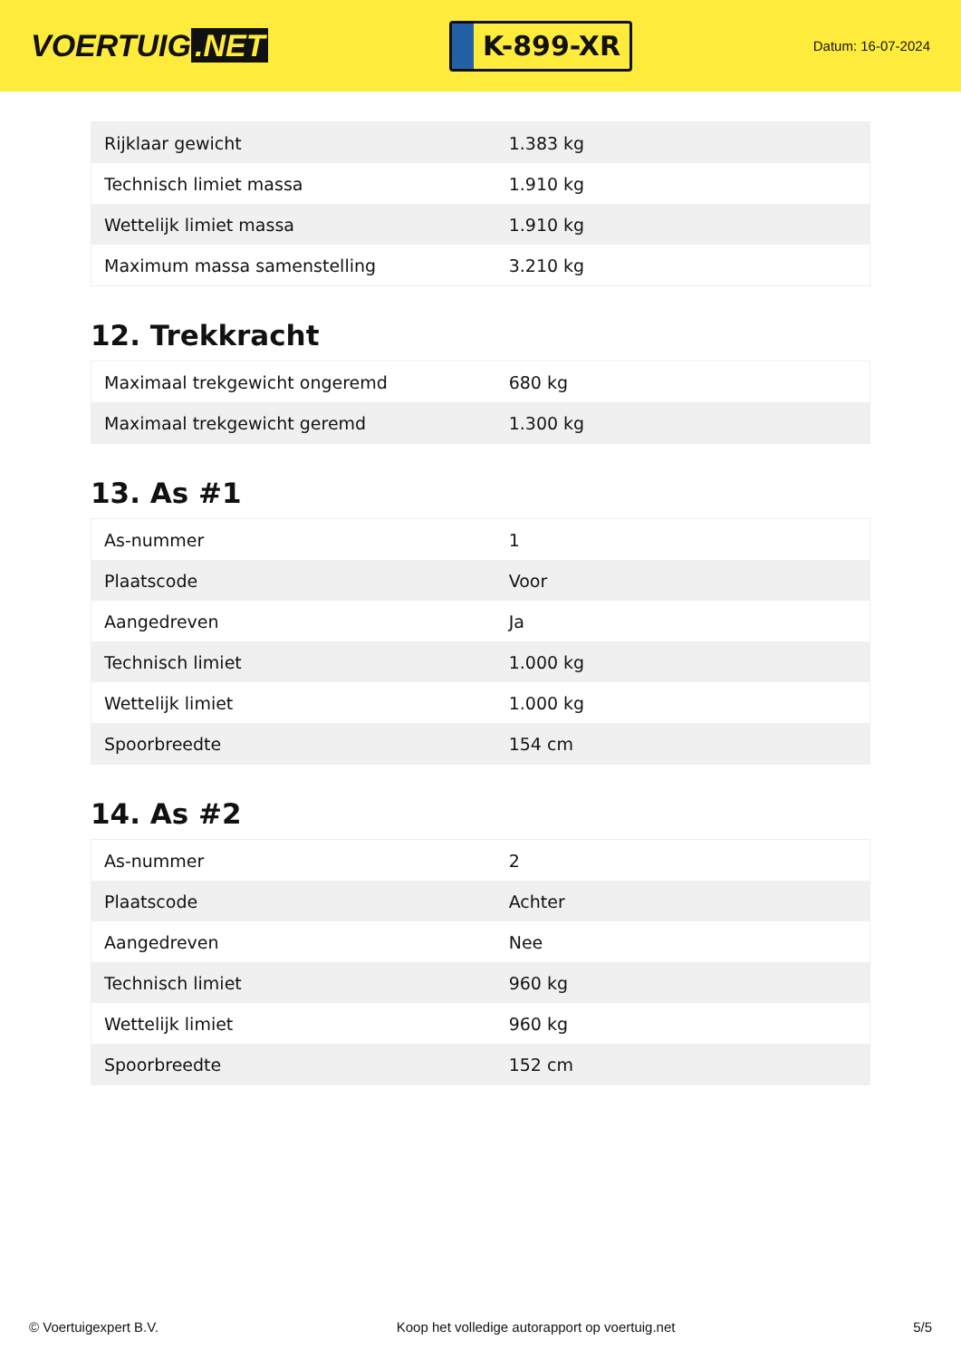VOERTUIG.NET
K-899-XR
Datum: 16-07-2024
| Rijklaar gewicht | 1.383 kg |
| Technisch limiet massa | 1.910 kg |
| Wettelijk limiet massa | 1.910 kg |
| Maximum massa samenstelling | 3.210 kg |
12. Trekkracht
| Maximaal trekgewicht ongeremd | 680 kg |
| Maximaal trekgewicht geremd | 1.300 kg |
13. As #1
| As-nummer | 1 |
| Plaatscode | Voor |
| Aangedreven | Ja |
| Technisch limiet | 1.000 kg |
| Wettelijk limiet | 1.000 kg |
| Spoorbreedte | 154 cm |
14. As #2
| As-nummer | 2 |
| Plaatscode | Achter |
| Aangedreven | Nee |
| Technisch limiet | 960 kg |
| Wettelijk limiet | 960 kg |
| Spoorbreedte | 152 cm |
© Voertuigexpert B.V. Koop het volledige autorapport op voertuig.net 5/5